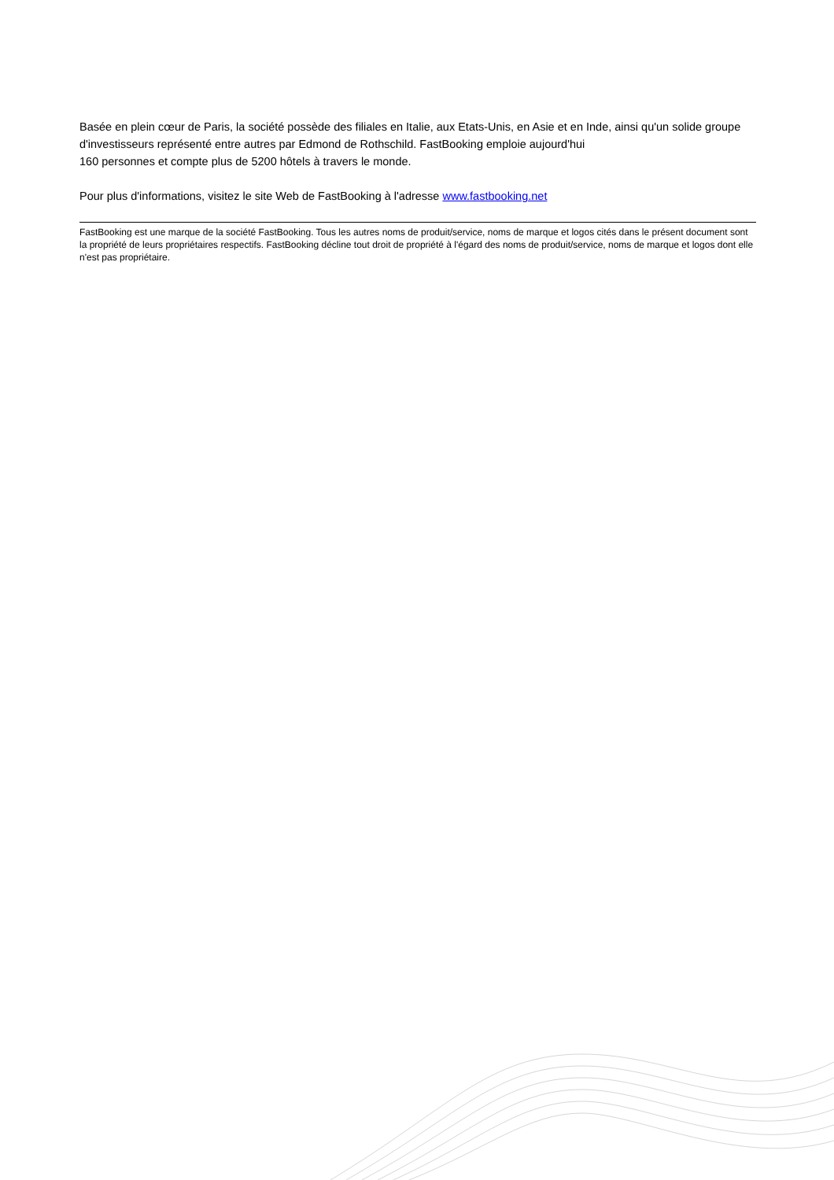Basée en plein cœur de Paris, la société possède des filiales en Italie, aux Etats-Unis, en Asie et en Inde, ainsi qu'un solide groupe d'investisseurs représenté entre autres par Edmond de Rothschild. FastBooking emploie aujourd'hui
160 personnes et compte plus de 5200 hôtels à travers le monde.
Pour plus d'informations, visitez le site Web de FastBooking à l'adresse www.fastbooking.net
FastBooking est une marque de la société FastBooking. Tous les autres noms de produit/service, noms de marque et logos cités dans le présent document sont la propriété de leurs propriétaires respectifs. FastBooking décline tout droit de propriété à l'égard des noms de produit/service, noms de marque et logos dont elle n'est pas propriétaire.